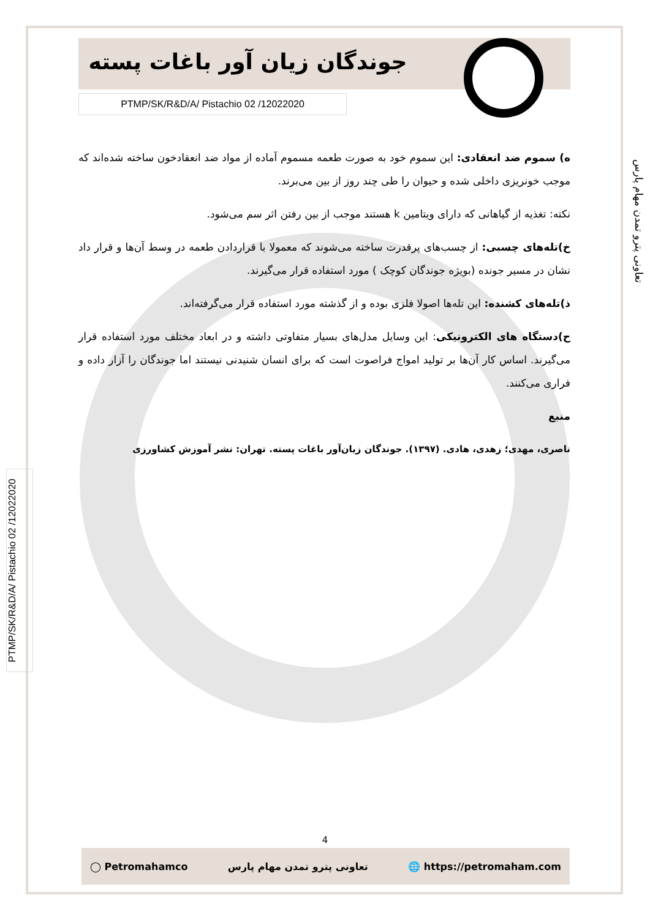جوندگان زیان آور باغات پسته
PTMP/SK/R&D/A/ Pistachio 02 /12022020
ه) سموم ضد انعقادی: این سموم خود به صورت طعمه مسموم آماده از مواد ضد انعقادخون ساخته شده‌اند که موجب خونریزی داخلی شده و حیوان را طی چند روز از بین می‌برند.
نکته: تغذیه از گیاهانی که دارای ویتامین k هستند موجب از بین رفتن اثر سم می‌شود.
خ)تله‌های چسبی: از چسب‌های پرقدرت ساخته می‌شوند که معمولا با قراردادن طعمه در وسط آن‌ها و قرار داد نشان در مسیر جونده (بویژه جوندگان کوچک ) مورد استفاده قرار می‌گیرند.
ذ)تله‌های کشنده: این تله‌ها اصولا فلزی بوده و از گذشته مورد استفاده قرار می‌گرفته‌اند.
ح)دستگاه های الکترونیکی: این وسایل مدل‌های بسیار متفاوتی داشته و در ابعاد مختلف مورد استفاده قرار می‌گیرند. اساس کار آن‌ها بر تولید امواج فراصوت است که برای انسان شنیدنی نیستند اما جوندگان را آزار داده و فراری می‌کنند.
منبع
ناصری، مهدی؛ زهدی، هادی. (۱۳۹۷). جوندگان زیان‌آور باغات پسته. تهران: نشر آموزش کشاورزی
تعاونی پترو تمدن مهام پارس
PTMP/SK/R&D/A/ Pistachio 02 /12022020
4
◯ Petromahamco تعاونی پترو تمدن مهام پارس 🌐 https://petromaham.com